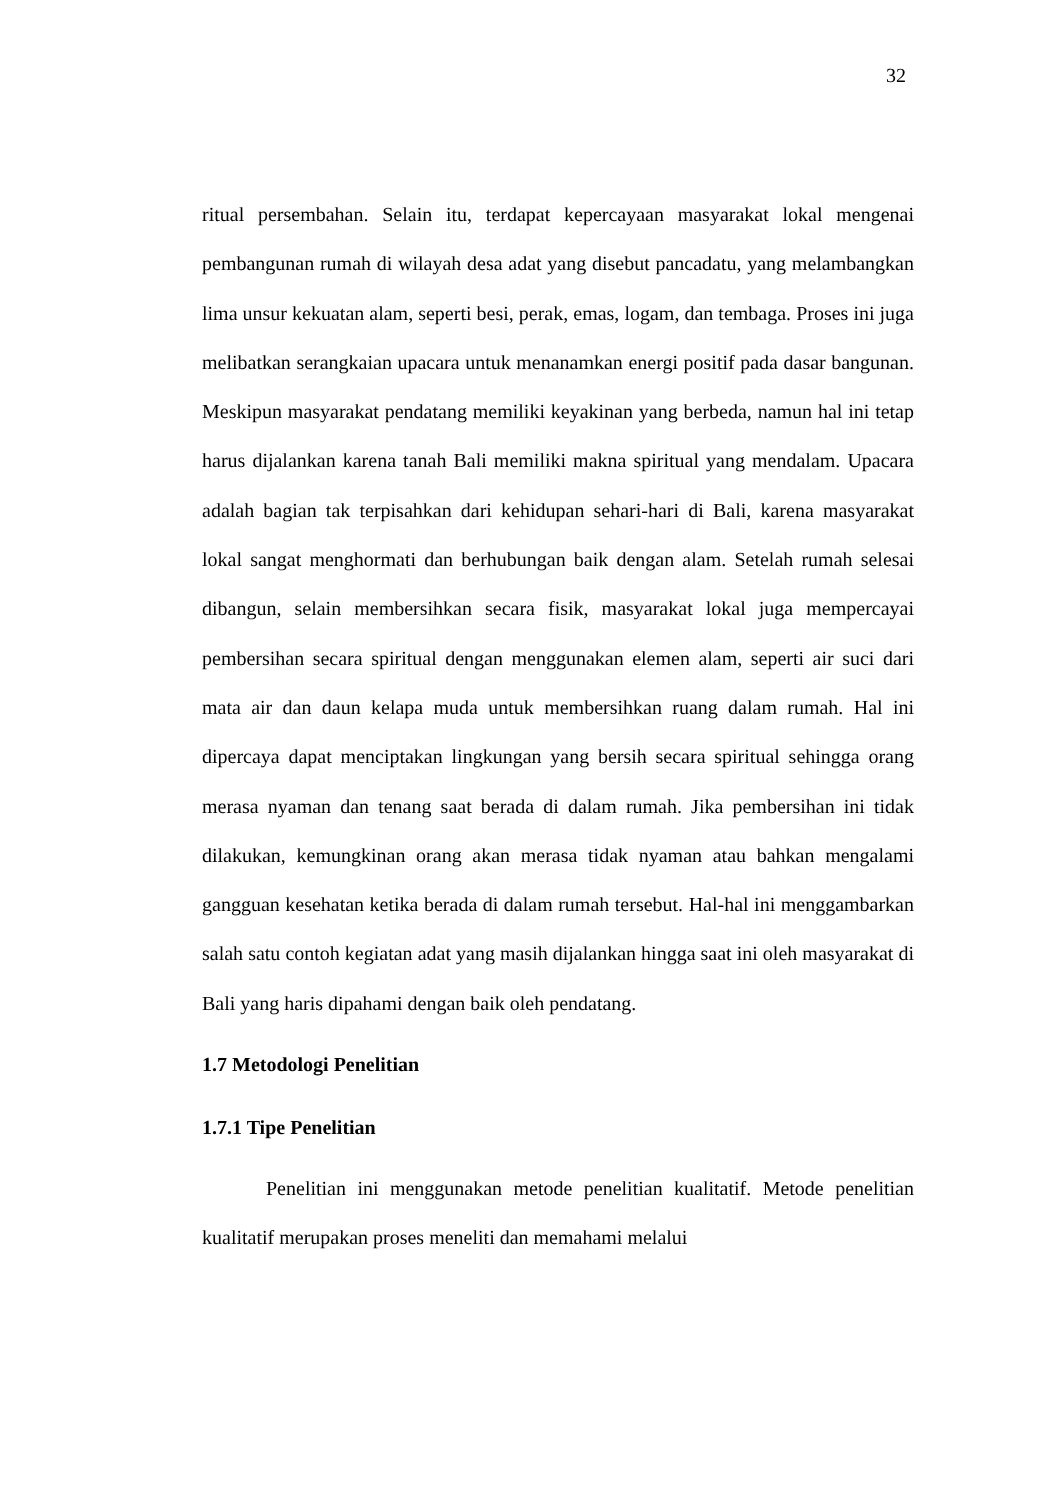32
ritual persembahan. Selain itu, terdapat kepercayaan masyarakat lokal mengenai pembangunan rumah di wilayah desa adat yang disebut pancadatu, yang melambangkan lima unsur kekuatan alam, seperti besi, perak, emas, logam, dan tembaga. Proses ini juga melibatkan serangkaian upacara untuk menanamkan energi positif pada dasar bangunan. Meskipun masyarakat pendatang memiliki keyakinan yang berbeda, namun hal ini tetap harus dijalankan karena tanah Bali memiliki makna spiritual yang mendalam. Upacara adalah bagian tak terpisahkan dari kehidupan sehari-hari di Bali, karena masyarakat lokal sangat menghormati dan berhubungan baik dengan alam. Setelah rumah selesai dibangun, selain membersihkan secara fisik, masyarakat lokal juga mempercayai pembersihan secara spiritual dengan menggunakan elemen alam, seperti air suci dari mata air dan daun kelapa muda untuk membersihkan ruang dalam rumah. Hal ini dipercaya dapat menciptakan lingkungan yang bersih secara spiritual sehingga orang merasa nyaman dan tenang saat berada di dalam rumah. Jika pembersihan ini tidak dilakukan, kemungkinan orang akan merasa tidak nyaman atau bahkan mengalami gangguan kesehatan ketika berada di dalam rumah tersebut. Hal-hal ini menggambarkan salah satu contoh kegiatan adat yang masih dijalankan hingga saat ini oleh masyarakat di Bali yang haris dipahami dengan baik oleh pendatang.
1.7 Metodologi Penelitian
1.7.1 Tipe Penelitian
Penelitian ini menggunakan metode penelitian kualitatif. Metode penelitian kualitatif merupakan proses meneliti dan memahami melalui